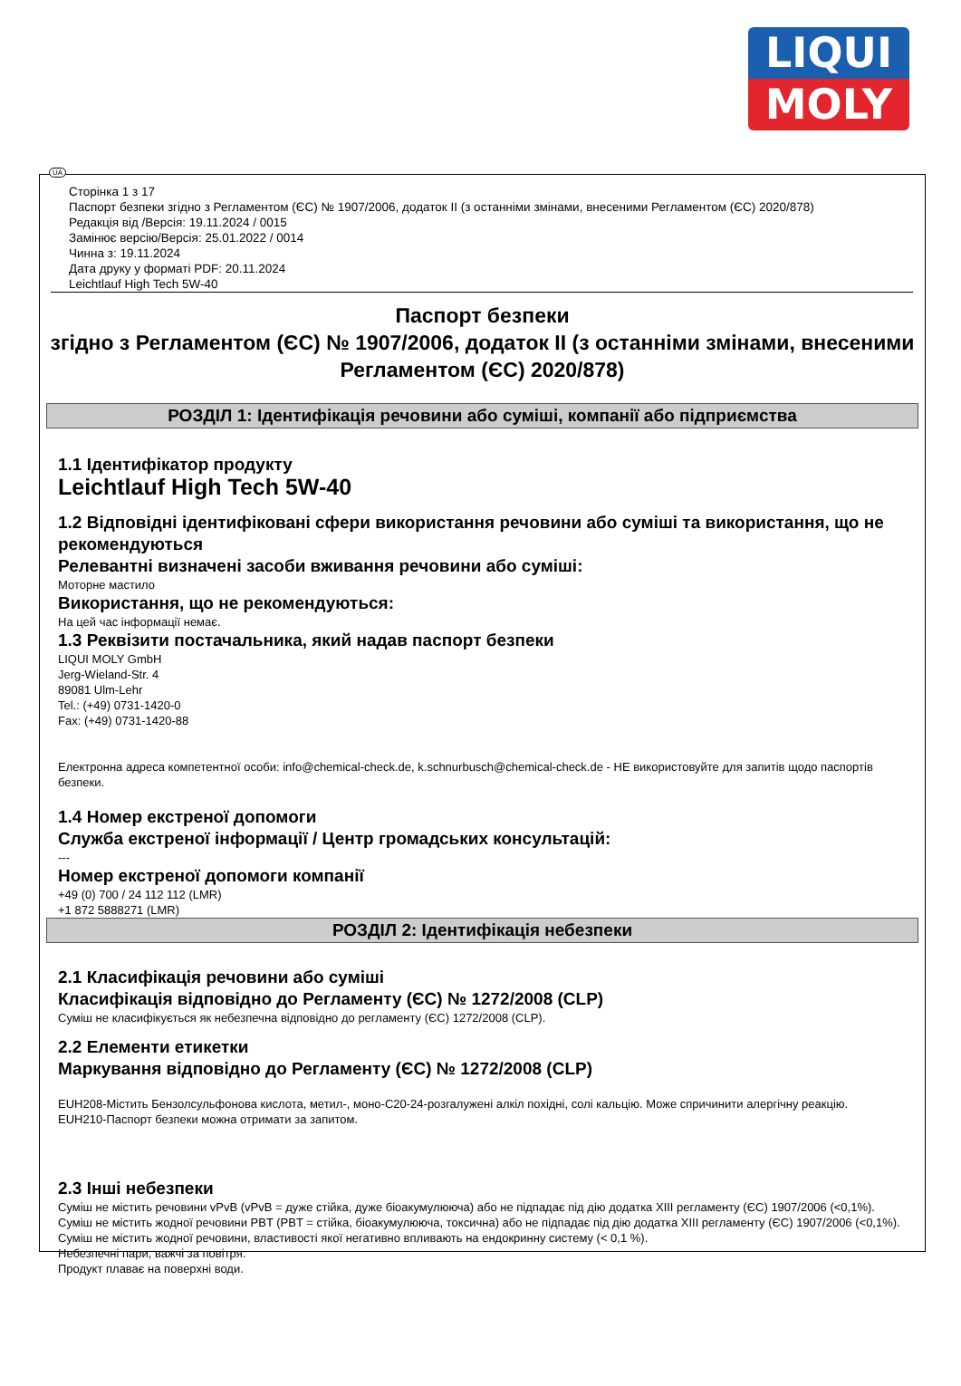LIQUI
MOLY
UA
Сторінка 1 з 17
Паспорт безпеки згідно з Регламентом (ЄС) № 1907/2006, додаток II (з останніми змінами, внесеними Регламентом (ЄС) 2020/878)
Редакція від /Версія: 19.11.2024 / 0015
Замінює версію/Версія: 25.01.2022 / 0014
Чинна з: 19.11.2024
Дата друку у форматі PDF: 20.11.2024
Leichtlauf High Tech 5W-40
Паспорт безпеки
згідно з Регламентом (ЄС) № 1907/2006, додаток II (з останніми змінами, внесеними Регламентом (ЄС) 2020/878)
РОЗДІЛ 1: Ідентифікація речовини або суміші, компанії або підприємства
1.1 Ідентифікатор продукту
Leichtlauf High Tech 5W-40
1.2 Відповідні ідентифіковані сфери використання речовини або суміші та використання, що не рекомендуються
Релевантні визначені засоби вживання речовини або суміші:
Моторне мастило
Використання, що не рекомендуються:
На цей час інформації немає.
1.3 Реквізити постачальника, який надав паспорт безпеки
LIQUI MOLY GmbH
Jerg-Wieland-Str. 4
89081 Ulm-Lehr
Tel.: (+49) 0731-1420-0
Fax: (+49) 0731-1420-88
Електронна адреса компетентної особи: info@chemical-check.de, k.schnurbusch@chemical-check.de - НЕ використовуйте для запитів щодо паспортів безпеки.
1.4 Номер екстреної допомоги
Служба екстреної інформації / Центр громадських консультацій:
---
Номер екстреної допомоги компанії
+49 (0) 700 / 24 112 112 (LMR)
+1 872 5888271 (LMR)
РОЗДІЛ 2: Ідентифікація небезпеки
2.1 Класифікація речовини або суміші
Класифікація відповідно до Регламенту (ЄС) № 1272/2008 (CLP)
Суміш не класифікується як небезпечна відповідно до регламенту (ЄС) 1272/2008 (CLP).
2.2 Елементи етикетки
Маркування відповідно до Регламенту (ЄС) № 1272/2008 (CLP)
EUH208-Містить Бензолсульфонова кислота, метил-, моно-C20-24-розгалужені алкіл похідні, солі кальцію. Може спричинити алергічну реакцію.
EUH210-Паспорт безпеки можна отримати за запитом.
2.3 Інші небезпеки
Суміш не містить речовини vPvB (vPvB = дуже стійка, дуже біоакумулююча) або не підпадає під дію додатка XIII регламенту (ЄС) 1907/2006 (<0,1%).
Суміш не містить жодної речовини PBT (PBT = стійка, біоакумулююча, токсична) або не підпадає під дію додатка XIII регламенту (ЄС) 1907/2006 (<0,1%).
Суміш не містить жодної речовини, властивості якої негативно впливають на ендокринну систему (< 0,1 %).
Небезпечні пари, важчі за повітря.
Продукт плаває на поверхні води.